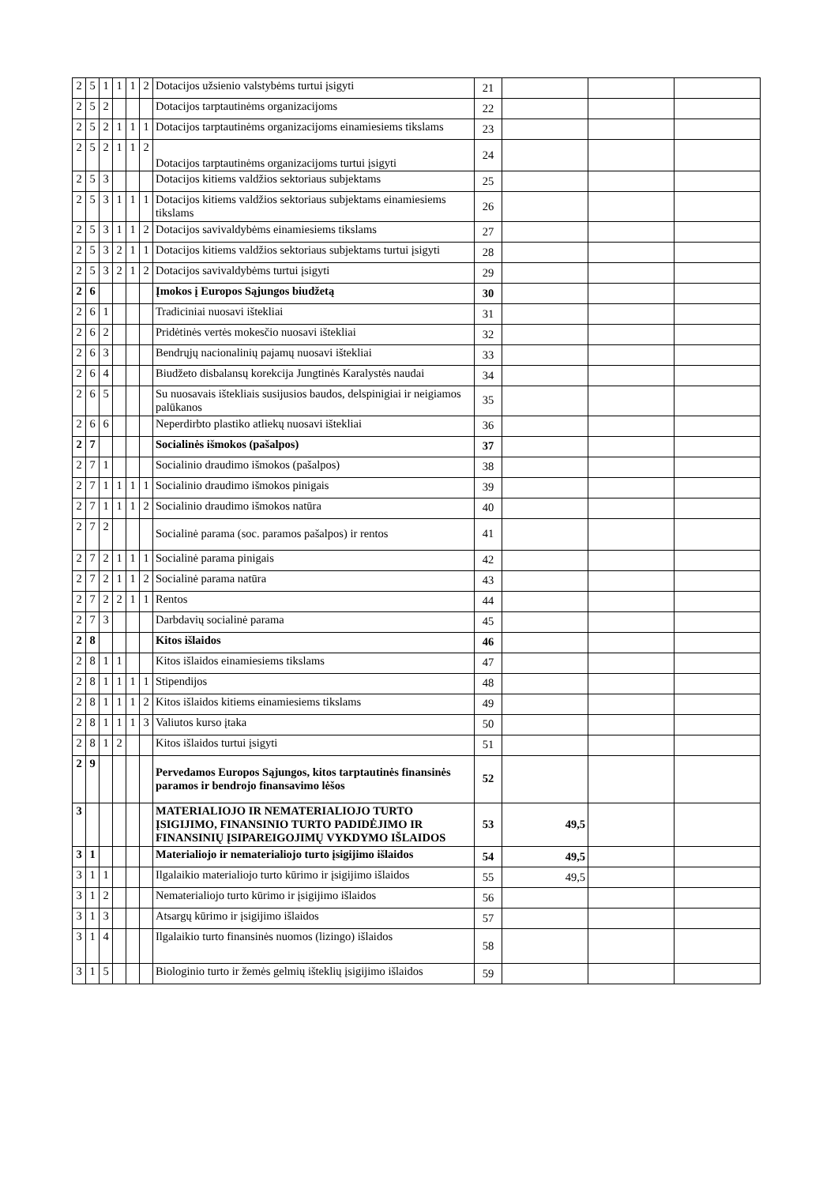| 2 | 5 | 1 | 1 | 1 | 2 | Dotacijos užsienio valstybėms turtui įsigyti | 21 | | | |
| 2 | 5 | 2 | | | | Dotacijos tarptautinėms organizacijoms | 22 | | | |
| 2 | 5 | 2 | 1 | 1 | 1 | Dotacijos tarptautinėms organizacijoms einamiesiems tikslams | 23 | | | |
| 2 | 5 | 2 | 1 | 1 | 2 | Dotacijos tarptautinėms organizacijoms turtui įsigyti | 24 | | | |
| 2 | 5 | 3 | | | | Dotacijos kitiems valdžios sektoriaus subjektams | 25 | | | |
| 2 | 5 | 3 | 1 | 1 | 1 | Dotacijos kitiems valdžios sektoriaus subjektams einamiesiems tikslams | 26 | | | |
| 2 | 5 | 3 | 1 | 1 | 2 | Dotacijos savivaldybėms einamiesiems tikslams | 27 | | | |
| 2 | 5 | 3 | 2 | 1 | 1 | Dotacijos kitiems valdžios sektoriaus subjektams turtui įsigyti | 28 | | | |
| 2 | 5 | 3 | 2 | 1 | 2 | Dotacijos savivaldybėms turtui įsigyti | 29 | | | |
| 2 | 6 | | | | | Įmokos į Europos Sąjungos biudžetą | 30 | | | |
| 2 | 6 | 1 | | | | Tradiciniai nuosavi ištekliai | 31 | | | |
| 2 | 6 | 2 | | | | Pridėtinės vertės mokesčio nuosavi ištekliai | 32 | | | |
| 2 | 6 | 3 | | | | Bendrųjų nacionalinių pajamų nuosavi ištekliai | 33 | | | |
| 2 | 6 | 4 | | | | Biudžeto disbalansų korekcija Jungtinės Karalystės naudai | 34 | | | |
| 2 | 6 | 5 | | | | Su nuosavais ištekliais susijusios baudos, delspinigiai ir neigiamos palūkanos | 35 | | | |
| 2 | 6 | 6 | | | | Neperdirbto plastiko atliekų nuosavi ištekliai | 36 | | | |
| 2 | 7 | | | | | Socialinės išmokos (pašalpos) | 37 | | | |
| 2 | 7 | 1 | | | | Socialinio draudimo išmokos (pašalpos) | 38 | | | |
| 2 | 7 | 1 | 1 | 1 | 1 | Socialinio draudimo išmokos pinigais | 39 | | | |
| 2 | 7 | 1 | 1 | 1 | 2 | Socialinio draudimo išmokos natūra | 40 | | | |
| 2 | 7 | 2 | | | | Socialinė parama (soc. paramos pašalpos) ir rentos | 41 | | | |
| 2 | 7 | 2 | 1 | 1 | 1 | Socialinė parama pinigais | 42 | | | |
| 2 | 7 | 2 | 1 | 1 | 2 | Socialinė parama natūra | 43 | | | |
| 2 | 7 | 2 | 2 | 1 | 1 | Rentos | 44 | | | |
| 2 | 7 | 3 | | | | Darbdavių socialinė parama | 45 | | | |
| 2 | 8 | | | | | Kitos išlaidos | 46 | | | |
| 2 | 8 | 1 | 1 | | | Kitos išlaidos einamiesiems tikslams | 47 | | | |
| 2 | 8 | 1 | 1 | 1 | 1 | Stipendijos | 48 | | | |
| 2 | 8 | 1 | 1 | 1 | 2 | Kitos išlaidos kitiems einamiesiems tikslams | 49 | | | |
| 2 | 8 | 1 | 1 | 1 | 3 | Valiutos kurso įtaka | 50 | | | |
| 2 | 8 | 1 | 2 | | | Kitos išlaidos turtui įsigyti | 51 | | | |
| 2 | 9 | | | | | Pervedamos Europos Sąjungos, kitos tarptautinės finansinės paramos ir bendrojo finansavimo lėšos | 52 | | | |
| 3 | | | | | | MATERIALIOJO IR NEMATERIALIOJO TURTO ĮSIGIJIMO, FINANSINIO TURTO PADIDĖJIMO IR FINANSINIŲ ĮSIPAREIGOJIMŲ VYKDYMO IŠLAIDOS | 53 | 49,5 | | |
| 3 | 1 | | | | | Materialiojo ir nematerialiojo turto įsigijimo išlaidos | 54 | 49,5 | | |
| 3 | 1 | 1 | | | | Ilgalaikio materialiojo turto kūrimo ir įsigijimo išlaidos | 55 | 49,5 | | |
| 3 | 1 | 2 | | | | Nematerialiojo turto kūrimo ir įsigijimo išlaidos | 56 | | | |
| 3 | 1 | 3 | | | | Atsargų kūrimo ir įsigijimo išlaidos | 57 | | | |
| 3 | 1 | 4 | | | | Ilgalaikio turto finansinės nuomos (lizingo) išlaidos | 58 | | | |
| 3 | 1 | 5 | | | | Biologinio turto ir žemės gelmių išteklių įsigijimo išlaidos | 59 | | | |